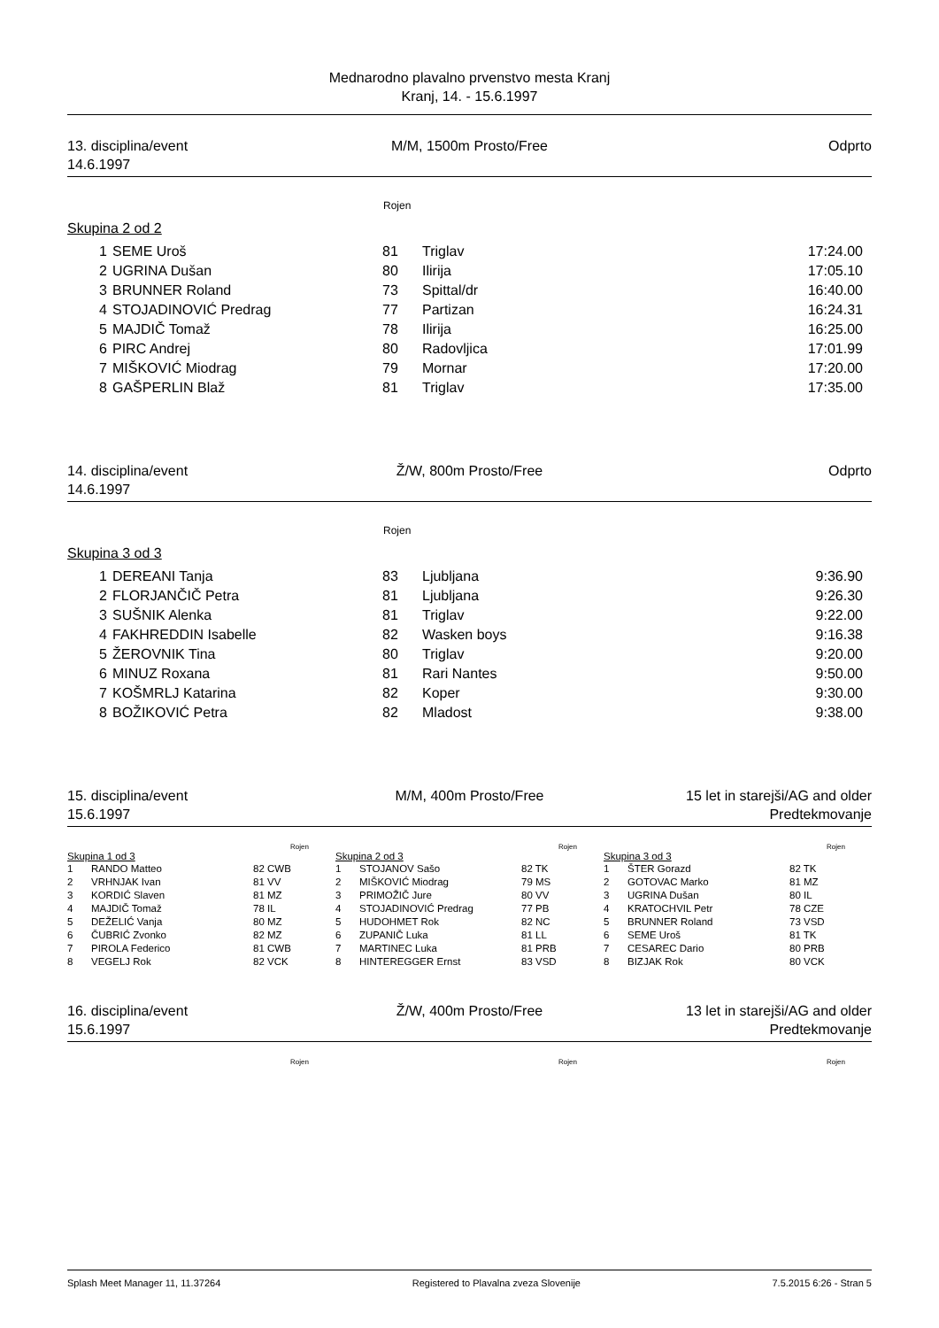Mednarodno plavalno prvenstvo mesta Kranj
Kranj, 14. - 15.6.1997
13. disciplina/event
14.6.1997
M/M, 1500m Prosto/Free Odprto
Rojen
Skupina 2 od 2
| 1 | SEME Uroš | 81 | Triglav | 17:24.00 |
| 2 | UGRINA Dušan | 80 | Ilirija | 17:05.10 |
| 3 | BRUNNER Roland | 73 | Spittal/dr | 16:40.00 |
| 4 | STOJADINOVIĆ Predrag | 77 | Partizan | 16:24.31 |
| 5 | MAJDIČ Tomaž | 78 | Ilirija | 16:25.00 |
| 6 | PIRC Andrej | 80 | Radovljica | 17:01.99 |
| 7 | MIŠKOVIĆ Miodrag | 79 | Mornar | 17:20.00 |
| 8 | GAŠPERLIN Blaž | 81 | Triglav | 17:35.00 |
14. disciplina/event
14.6.1997
Ž/W, 800m Prosto/Free Odprto
Rojen
Skupina 3 od 3
| 1 | DEREANI Tanja | 83 | Ljubljana | 9:36.90 |
| 2 | FLORJANČIČ Petra | 81 | Ljubljana | 9:26.30 |
| 3 | SUŠNIK Alenka | 81 | Triglav | 9:22.00 |
| 4 | FAKHREDDIN Isabelle | 82 | Wasken boys | 9:16.38 |
| 5 | ŽEROVNIK Tina | 80 | Triglav | 9:20.00 |
| 6 | MINUZ Roxana | 81 | Rari Nantes | 9:50.00 |
| 7 | KOŠMRLJ Katarina | 82 | Koper | 9:30.00 |
| 8 | BOŽIKOVIĆ Petra | 82 | Mladost | 9:38.00 |
15. disciplina/event
15.6.1997
M/M, 400m Prosto/Free 15 let in starejši/AG and older
Predtekmovanje
Rojen
Skupina 1 od 3
| 1 | RANDO Matteo | 82 CWB |
| 2 | VRHNJAK Ivan | 81 VV |
| 3 | KORDIĆ Slaven | 81 MZ |
| 4 | MAJDIČ Tomaž | 78 IL |
| 5 | DEŽELIĆ Vanja | 80 MZ |
| 6 | ČUBRIĆ Zvonko | 82 MZ |
| 7 | PIROLA Federico | 81 CWB |
| 8 | VEGELJ Rok | 82 VCK |
Rojen
Skupina 2 od 3
| 1 | STOJANOV Sašo | 82 TK |
| 2 | MIŠKOVIĆ Miodrag | 79 MS |
| 3 | PRIMOŽIČ Jure | 80 VV |
| 4 | STOJADINOVIĆ Predrag | 77 PB |
| 5 | HUDOHMET Rok | 82 NC |
| 6 | ZUPANIČ Luka | 81 LL |
| 7 | MARTINEC Luka | 81 PRB |
| 8 | HINTEREGGER Ernst | 83 VSD |
Rojen
Skupina 3 od 3
| 1 | ŠTER Gorazd | 82 TK |
| 2 | GOTOVAC Marko | 81 MZ |
| 3 | UGRINA Dušan | 80 IL |
| 4 | KRATOCHVIL Petr | 78 CZE |
| 5 | BRUNNER Roland | 73 VSD |
| 6 | SEME Uroš | 81 TK |
| 7 | CESAREC Dario | 80 PRB |
| 8 | BIZJAK Rok | 80 VCK |
16. disciplina/event
15.6.1997
Ž/W, 400m Prosto/Free 13 let in starejši/AG and older
Predtekmovanje
Rojen Rojen Rojen
Splash Meet Manager 11, 11.37264 Registered to Plavalna zveza Slovenije 7.5.2015 6:26 - Stran 5